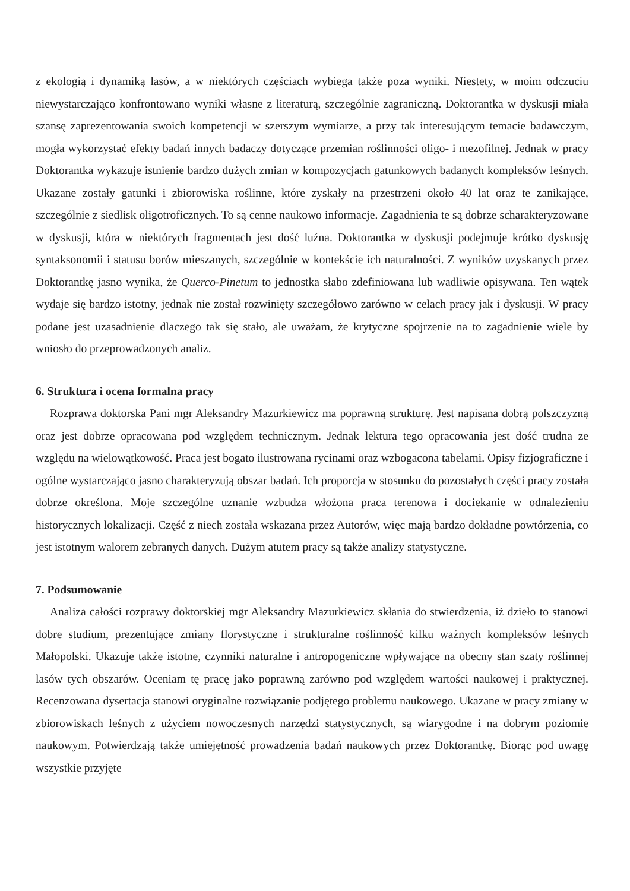z ekologią i dynamiką lasów, a w niektórych częściach wybiega także poza wyniki. Niestety, w moim odczuciu niewystarczająco konfrontowano wyniki własne z literaturą, szczególnie zagraniczną. Doktorantka w dyskusji miała szansę zaprezentowania swoich kompetencji w szerszym wymiarze, a przy tak interesującym temacie badawczym, mogła wykorzystać efekty badań innych badaczy dotyczące przemian roślinności oligo- i mezofilnej. Jednak w pracy Doktorantka wykazuje istnienie bardzo dużych zmian w kompozycjach gatunkowych badanych kompleksów leśnych. Ukazane zostały gatunki i zbiorowiska roślinne, które zyskały na przestrzeni około 40 lat oraz te zanikające, szczególnie z siedlisk oligotroficznych. To są cenne naukowo informacje. Zagadnienia te są dobrze scharakteryzowane w dyskusji, która w niektórych fragmentach jest dość luźna. Doktorantka w dyskusji podejmuje krótko dyskusję syntaksonomii i statusu borów mieszanych, szczególnie w kontekście ich naturalności. Z wyników uzyskanych przez Doktorantkę jasno wynika, że Querco-Pinetum to jednostka słabo zdefiniowana lub wadliwie opisywana. Ten wątek wydaje się bardzo istotny, jednak nie został rozwinięty szczegółowo zarówno w celach pracy jak i dyskusji. W pracy podane jest uzasadnienie dlaczego tak się stało, ale uważam, że krytyczne spojrzenie na to zagadnienie wiele by wniosło do przeprowadzonych analiz.
6. Struktura i ocena formalna pracy
Rozprawa doktorska Pani mgr Aleksandry Mazurkiewicz ma poprawną strukturę. Jest napisana dobrą polszczyzną oraz jest dobrze opracowana pod względem technicznym. Jednak lektura tego opracowania jest dość trudna ze względu na wielowątkowość. Praca jest bogato ilustrowana rycinami oraz wzbogacona tabelami. Opisy fizjograficzne i ogólne wystarczająco jasno charakteryzują obszar badań. Ich proporcja w stosunku do pozostałych części pracy została dobrze określona. Moje szczególne uznanie wzbudza włożona praca terenowa i dociekanie w odnalezieniu historycznych lokalizacji. Część z niech została wskazana przez Autorów, więc mają bardzo dokładne powtórzenia, co jest istotnym walorem zebranych danych. Dużym atutem pracy są także analizy statystyczne.
7. Podsumowanie
Analiza całości rozprawy doktorskiej mgr Aleksandry Mazurkiewicz skłania do stwierdzenia, iż dzieło to stanowi dobre studium, prezentujące zmiany florystyczne i strukturalne roślinność kilku ważnych kompleksów leśnych Małopolski. Ukazuje także istotne, czynniki naturalne i antropogeniczne wpływające na obecny stan szaty roślinnej lasów tych obszarów. Oceniam tę pracę jako poprawną zarówno pod względem wartości naukowej i praktycznej. Recenzowana dysertacja stanowi oryginalne rozwiązanie podjętego problemu naukowego. Ukazane w pracy zmiany w zbiorowiskach leśnych z użyciem nowoczesnych narzędzi statystycznych, są wiarygodne i na dobrym poziomie naukowym. Potwierdzają także umiejętność prowadzenia badań naukowych przez Doktorantkę. Biorąc pod uwagę wszystkie przyjęte